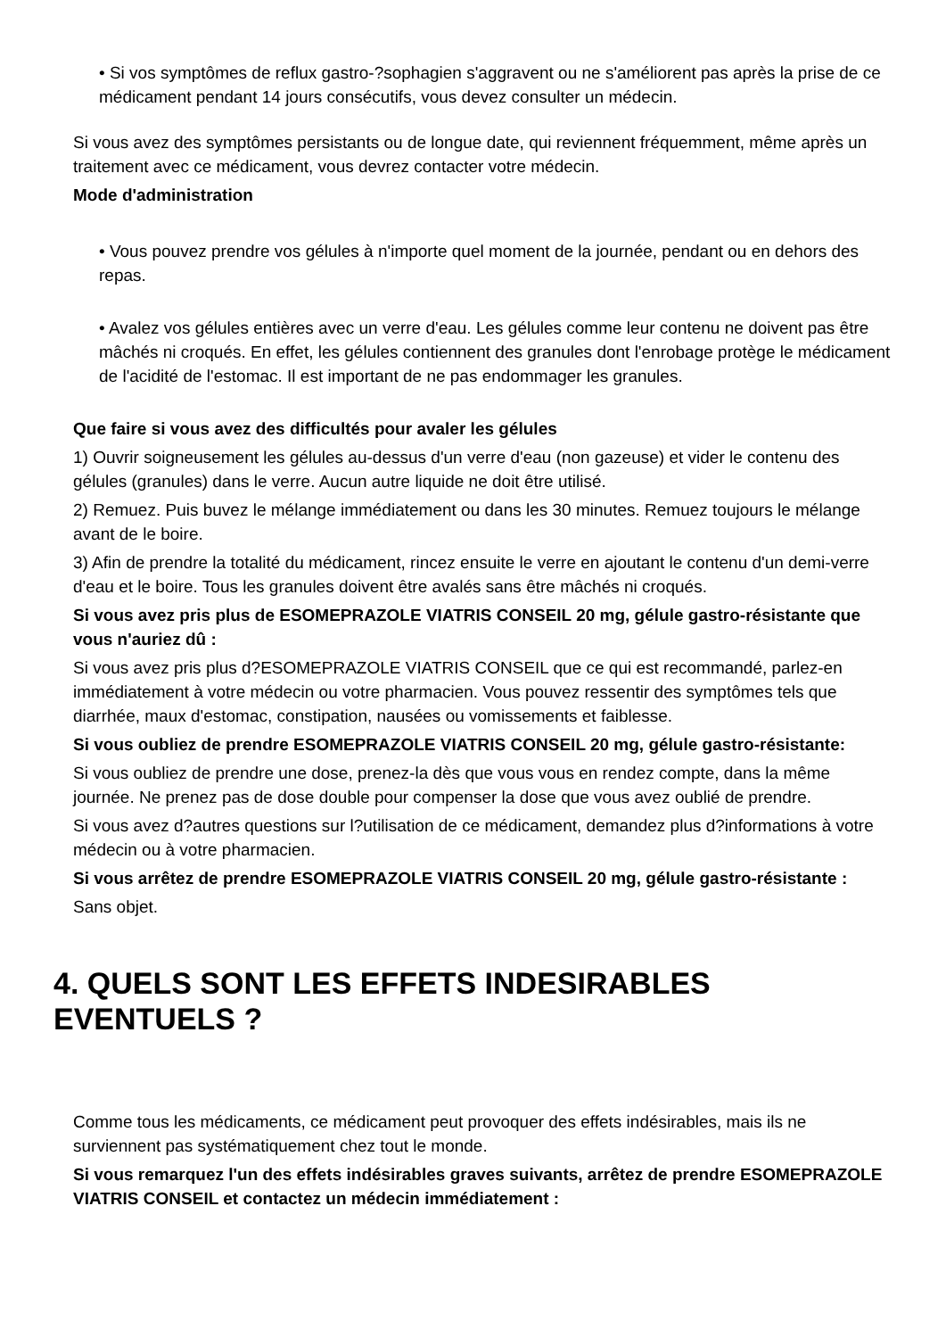• Si vos symptômes de reflux gastro-?sophagien s'aggravent ou ne s'améliorent pas après la prise de ce médicament pendant 14 jours consécutifs, vous devez consulter un médecin.
Si vous avez des symptômes persistants ou de longue date, qui reviennent fréquemment, même après un traitement avec ce médicament, vous devrez contacter votre médecin.
Mode d'administration
• Vous pouvez prendre vos gélules à n'importe quel moment de la journée, pendant ou en dehors des repas.
• Avalez vos gélules entières avec un verre d'eau. Les gélules comme leur contenu ne doivent pas être mâchés ni croqués. En effet, les gélules contiennent des granules dont l'enrobage protège le médicament de l'acidité de l'estomac. Il est important de ne pas endommager les granules.
Que faire si vous avez des difficultés pour avaler les gélules
1) Ouvrir soigneusement les gélules au-dessus d'un verre d'eau (non gazeuse) et vider le contenu des gélules (granules) dans le verre. Aucun autre liquide ne doit être utilisé.
2) Remuez. Puis buvez le mélange immédiatement ou dans les 30 minutes. Remuez toujours le mélange avant de le boire.
3) Afin de prendre la totalité du médicament, rincez ensuite le verre en ajoutant le contenu d'un demi-verre d'eau et le boire. Tous les granules doivent être avalés sans être mâchés ni croqués.
Si vous avez pris plus de ESOMEPRAZOLE VIATRIS CONSEIL 20 mg, gélule gastro-résistante que vous n'auriez dû :
Si vous avez pris plus d?ESOMEPRAZOLE VIATRIS CONSEIL que ce qui est recommandé, parlez-en immédiatement à votre médecin ou votre pharmacien. Vous pouvez ressentir des symptômes tels que diarrhée, maux d'estomac, constipation, nausées ou vomissements et faiblesse.
Si vous oubliez de prendre ESOMEPRAZOLE VIATRIS CONSEIL 20 mg, gélule gastro-résistante:
Si vous oubliez de prendre une dose, prenez-la dès que vous vous en rendez compte, dans la même journée. Ne prenez pas de dose double pour compenser la dose que vous avez oublié de prendre.
Si vous avez d?autres questions sur l?utilisation de ce médicament, demandez plus d?informations à votre médecin ou à votre pharmacien.
Si vous arrêtez de prendre ESOMEPRAZOLE VIATRIS CONSEIL 20 mg, gélule gastro-résistante :
Sans objet.
4. QUELS SONT LES EFFETS INDESIRABLES EVENTUELS ?
Comme tous les médicaments, ce médicament peut provoquer des effets indésirables, mais ils ne surviennent pas systématiquement chez tout le monde.
Si vous remarquez l'un des effets indésirables graves suivants, arrêtez de prendre ESOMEPRAZOLE VIATRIS CONSEIL et contactez un médecin immédiatement :